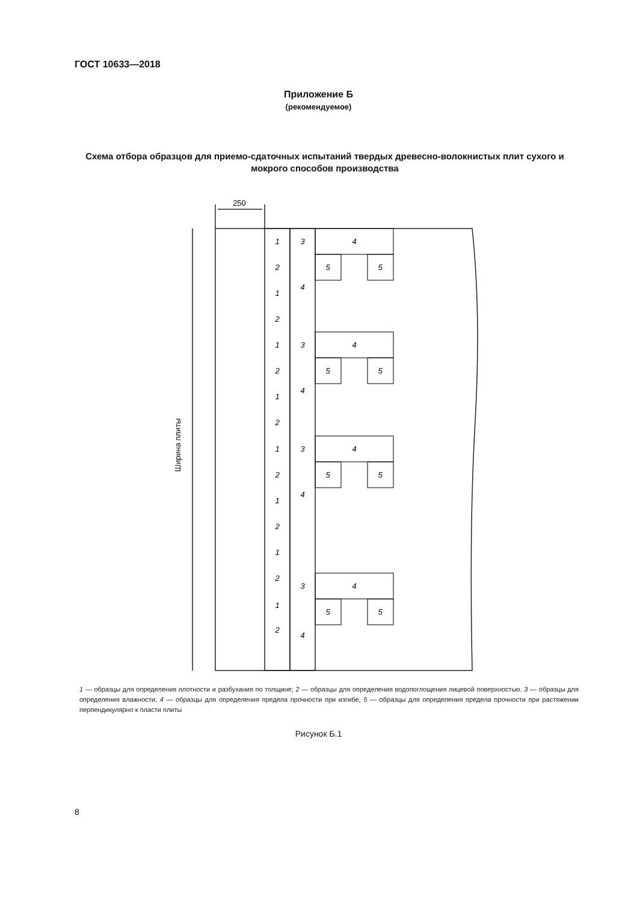ГОСТ 10633—2018
Приложение Б
(рекомендуемое)
Схема отбора образцов для приемо-сдаточных испытаний твердых древесно-волокнистых плит сухого и мокрого способов производства
250
Ширина плиты
1
3
4
2
5
5
1
4
2
1
3
4
2
5
5
1
4
2
1
3
4
2
5
5
1
4
2
1
2
3
4
1
5
5
2
4
1 — образцы для определения плотности и разбухания по толщине; 2 — образцы для определения водопоглощения лицевой поверхностью. 3 — образцы для определения влажности; 4 — образцы для определения предела прочности при изгибе, 5 — образцы для определения предела прочности при растяжении перпендикулярно к пласти плиты
Рисунок Б.1
8